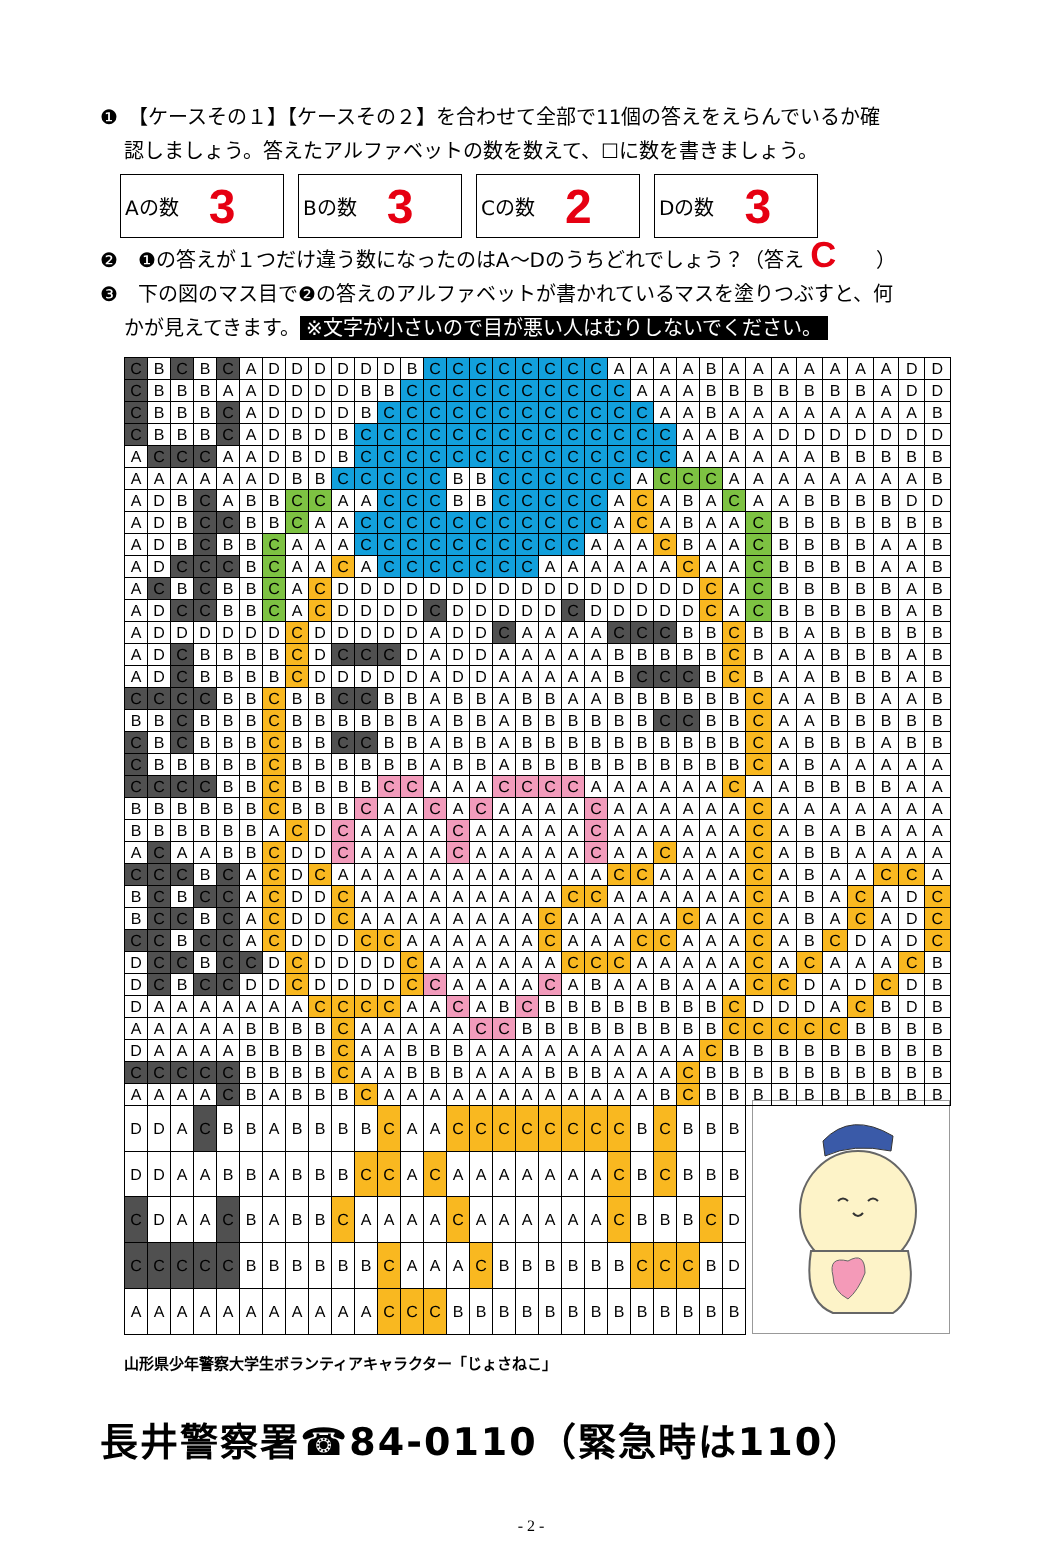❶　【ケースその１】【ケースその２】を合わせて全部で11個の答えをえらんでいるか確
認しましょう。答えたアルファベットの数を数えて、☐に数を書きましょう。
Aの数 3
Bの数 3
Cの数 2
Dの数 3
❷　❶の答えが１つだけ違う数になったのはA～Dのうちどれでしょう？（答え C　　）
❸　下の図のマス目で❷の答えのアルファベットが書かれているマスを塗りつぶすと、何
かが見えてきます。 ※文字が小さいので目が悪い人はむりしないでください。
| C | B | C | B | C | A | D | D | D | D | D | D | B | C | C | C | C | C | C | C | C | A | A | A | A | B | A | A | A | A | A | A | A | D | D |
| C | B | B | B | A | A | D | D | D | D | B | B | C | C | C | C | C | C | C | C | C | C | A | A | A | B | B | B | B | B | B | B | A | D | D |
| C | B | B | B | C | A | D | D | D | D | B | C | C | C | C | C | C | C | C | C | C | C | C | A | A | B | A | A | A | A | A | A | A | A | B |
| C | B | B | B | C | A | D | B | D | B | C | C | C | C | C | C | C | C | C | C | C | C | C | C | A | A | B | A | D | D | D | D | D | D | D |
| A | C | C | C | A | A | D | B | D | B | C | C | C | C | C | C | C | C | C | C | C | C | C | C | A | A | A | A | A | A | B | B | B | B | B |
| A | A | A | A | A | A | D | B | B | C | C | C | C | C | B | B | C | C | C | C | C | C | A | C | C | C | A | A | A | A | A | A | A | A | B |
| A | D | B | C | A | B | B | C | C | A | A | C | C | C | B | B | C | C | C | C | C | A | C | A | B | A | C | A | A | B | B | B | B | D | D |
| A | D | B | C | C | B | B | C | A | A | C | C | C | C | C | C | C | C | C | C | C | A | C | A | B | A | A | C | B | B | B | B | B | B | B |
| A | D | B | C | B | B | C | A | A | A | C | C | C | C | C | C | C | C | C | C | A | A | A | C | B | A | A | C | B | B | B | B | A | A | B |
| A | D | C | C | C | B | C | A | A | C | A | C | C | C | C | C | C | C | A | A | A | A | A | A | C | A | A | C | B | B | B | B | A | A | B |
| A | C | B | C | B | B | C | A | C | D | D | D | D | D | D | D | D | D | D | D | D | D | D | D | D | C | A | C | B | B | B | B | B | A | B |
| A | D | C | C | B | B | C | A | C | D | D | D | D | C | D | D | D | D | D | C | D | D | D | D | D | C | A | C | B | B | B | B | B | A | B |
| A | D | D | D | D | D | D | C | D | D | D | D | D | A | D | D | C | A | A | A | A | C | C | C | B | B | C | B | B | A | B | B | B | B | B |
| A | D | C | B | B | B | B | C | D | C | C | C | D | A | D | D | A | A | A | A | A | B | B | B | B | B | C | B | A | A | B | B | B | A | B |
| A | D | C | B | B | B | B | C | D | D | D | D | D | A | D | D | A | A | A | A | A | B | C | C | C | B | C | B | A | A | B | B | B | A | B |
| C | C | C | C | B | B | C | B | B | C | C | B | B | A | B | B | A | B | B | A | A | B | B | B | B | B | B | C | A | A | B | B | A | A | B |
| B | B | C | B | B | B | C | B | B | B | B | B | B | A | B | B | A | B | B | B | B | B | B | C | C | B | B | C | A | A | B | B | B | B | B |
| C | B | C | B | B | B | C | B | B | C | C | B | B | A | B | B | A | B | B | B | B | B | B | B | B | B | B | C | A | B | B | B | A | B | B |
| C | B | B | B | B | B | C | B | B | B | B | B | B | A | B | B | A | B | B | B | B | B | B | B | B | B | B | C | A | B | A | A | A | A | A |
| C | C | C | C | B | B | C | B | B | B | B | C | C | A | A | A | C | C | C | C | A | A | A | A | A | A | C | A | A | B | B | B | B | A | A |
| B | B | B | B | B | B | C | B | B | B | C | A | A | C | A | C | A | A | A | A | C | A | A | A | A | A | A | C | A | A | A | A | A | A | A |
| B | B | B | B | B | B | A | C | D | C | A | A | A | A | C | A | A | A | A | A | C | A | A | A | A | A | A | C | A | B | A | B | A | A | A |
| A | C | A | A | B | B | C | D | D | C | A | A | A | A | C | A | A | A | A | A | C | A | A | C | A | A | A | C | A | B | B | A | A | A | A |
| C | C | C | B | C | A | C | D | C | A | A | A | A | A | A | A | A | A | A | A | A | C | C | A | A | A | A | C | A | B | A | A | C | C | A |
| B | C | B | C | C | A | C | D | D | C | A | A | A | A | A | A | A | A | A | C | C | A | A | A | A | A | A | C | A | B | A | C | A | D | C |
| B | C | C | B | C | A | C | D | D | C | A | A | A | A | A | A | A | A | C | A | A | A | A | A | C | A | A | C | A | B | A | C | A | D | C |
| C | C | B | C | C | A | C | D | D | D | C | C | A | A | A | A | A | A | C | A | A | A | C | C | A | A | A | C | A | B | C | D | A | D | C |
| D | C | C | B | C | C | D | C | D | D | D | D | C | A | A | A | A | A | A | C | C | C | A | A | A | A | A | C | A | C | A | A | A | C | B |
| D | C | B | C | C | D | D | C | D | D | D | D | C | C | A | A | A | A | C | A | B | A | A | B | A | A | A | C | C | D | A | D | C | D | B |
| D | A | A | A | A | A | A | A | C | C | C | C | A | A | C | A | B | C | B | B | B | B | B | B | B | B | C | D | D | D | A | C | B | D | B |
| A | A | A | A | A | B | B | B | B | C | A | A | A | A | A | C | C | B | B | B | B | B | B | B | B | B | C | C | C | C | C | B | B | B | B |
| D | A | A | A | A | B | B | B | B | C | A | A | B | B | B | A | A | A | A | A | A | A | A | A | A | C | B | B | B | B | B | B | B | B | B |
| C | C | C | C | C | B | B | B | B | C | A | A | B | B | B | A | A | A | B | B | B | A | A | A | C | B | B | B | B | B | B | B | B | B | B |
| A | A | A | A | C | B | A | B | B | B | C | A | A | A | A | A | A | A | A | A | A | A | A | B | C | B | B | B | B | B | B | B | B | B | B |
| D | D | A | C | B | B | A | B | B | B | B | C | A | A | C | C | C | C | C | C | C | C | B | C | B | B | B | | | | | | | | |
| D | D | A | A | B | B | A | B | B | B | C | C | A | C | A | A | A | A | A | A | A | C | B | C | B | B | B | | | | | | | | |
| C | D | A | A | C | B | A | B | B | C | A | A | A | A | C | A | A | A | A | A | A | C | B | B | B | C | D | | | | | | | | |
| C | C | C | C | C | B | B | B | B | B | B | C | A | A | A | C | B | B | B | B | B | B | C | C | C | B | D | | | | | | | | |
| A | A | A | A | A | A | A | A | A | A | A | C | C | C | B | B | B | B | B | B | B | B | B | B | B | B | B | | | | | | | | |
山形県少年警察大学生ボランティアキャラクター「じょさねこ」
長井警察署☎84-0110（緊急時は110）
- 2 -